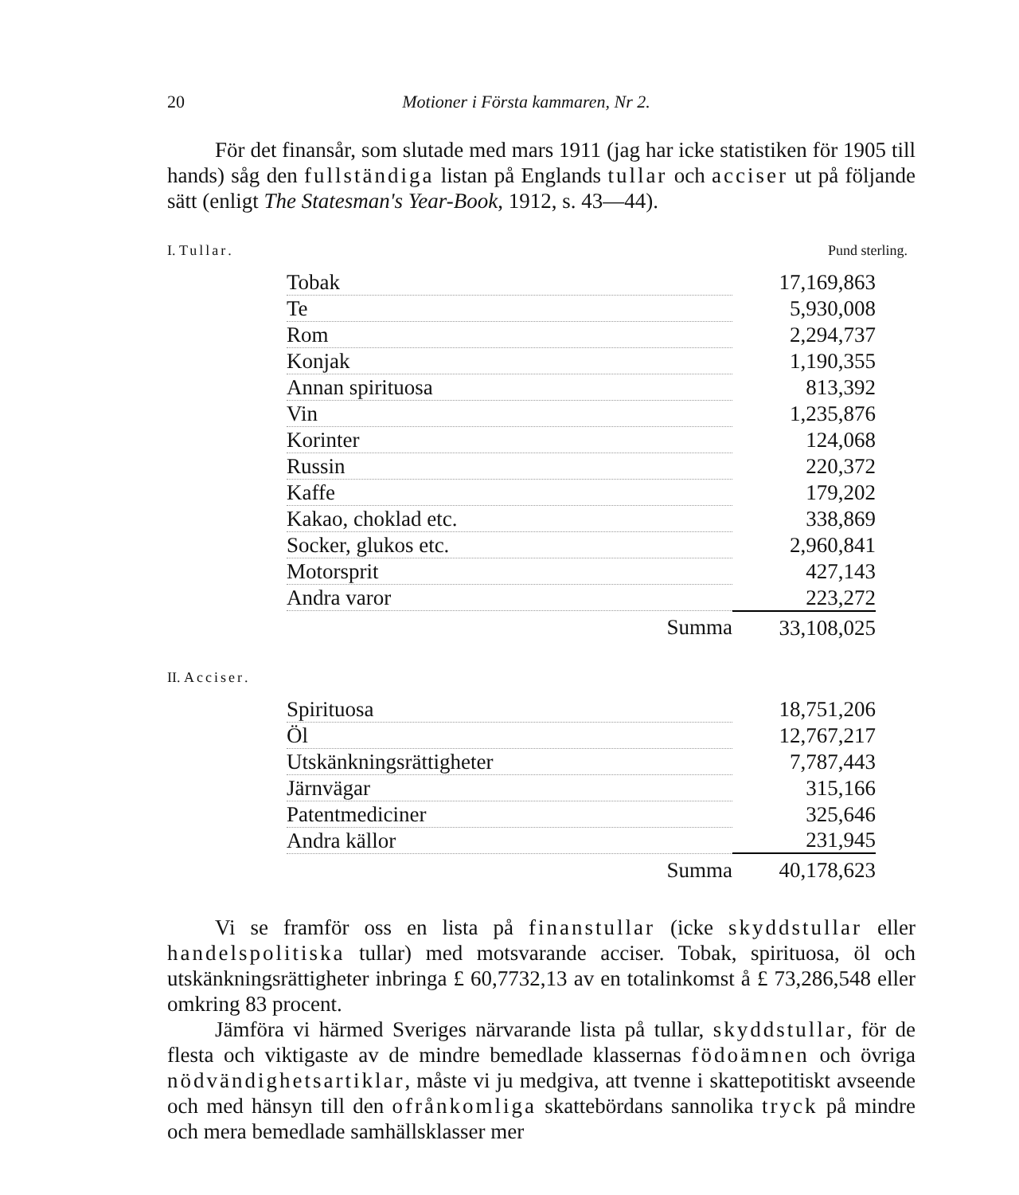20 Motioner i Första kammaren, Nr 2.
För det finansår, som slutade med mars 1911 (jag har icke statistiken för 1905 till hands) såg den fullständiga listan på Englands tullar och acciser ut på följande sätt (enligt The Statesman's Year-Book, 1912, s. 43—44).
I. Tullar. Pund sterling.
| Tobak | 17,169,863 |
| Te | 5,930,008 |
| Rom | 2,294,737 |
| Konjak | 1,190,355 |
| Annan spirituosa | 813,392 |
| Vin | 1,235,876 |
| Korinter | 124,068 |
| Russin | 220,372 |
| Kaffe | 179,202 |
| Kakao, choklad etc. | 338,869 |
| Socker, glukos etc. | 2,960,841 |
| Motorsprit | 427,143 |
| Andra varor | 223,272 |
| Summa | 33,108,025 |
II. Acciser.
| Spirituosa | 18,751,206 |
| Öl | 12,767,217 |
| Utskänkningsrättigheter | 7,787,443 |
| Järnvägar | 315,166 |
| Patentmediciner | 325,646 |
| Andra källor | 231,945 |
| Summa | 40,178,623 |
Vi se framför oss en lista på finanstullar (icke skyddstullar eller handelspolitiska tullar) med motsvarande acciser. Tobak, spirituosa, öl och utskänkningsrättigheter inbringa £ 60,7732,13 av en totalinkomst å £ 73,286,548 eller omkring 83 procent.
Jämföra vi härmed Sveriges närvarande lista på tullar, skyddstullar, för de flesta och viktigaste av de mindre bemedlade klassernas födoämnen och övriga nödvändighetsartiklar, måste vi ju medgiva, att tvenne i skattepotitiskt avseende och med hänsyn till den ofrånkomliga skattebördans sannolika tryck på mindre och mera bemedlade samhällsklasser mer